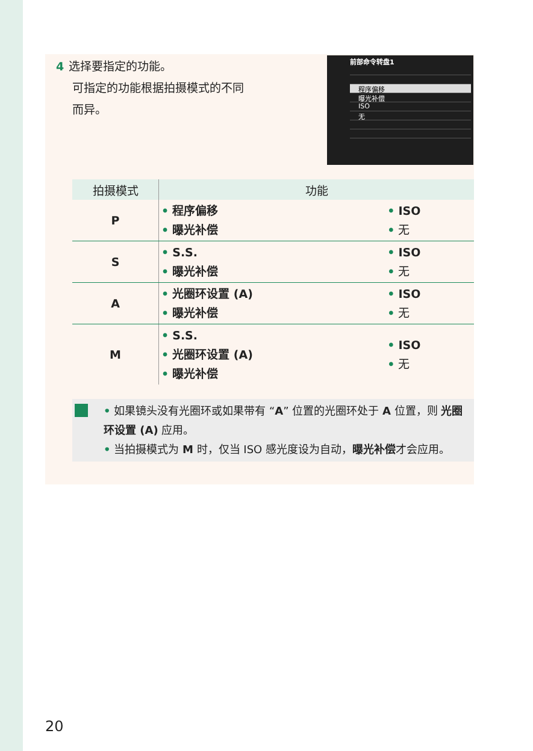4 选择要指定的功能。
可指定的功能根据拍摄模式的不同
而异。
前部命令转盘1
程序偏移
曝光补偿
ISO
无
| 拍摄模式 | 功能 | |
| --- | --- | --- |
| P | • 程序偏移 • 曝光补偿 | • ISO • 无 |
| S | • S.S. • 曝光补偿 | • ISO • 无 |
| A | • 光圈环设置 (A) • 曝光补偿 | • ISO • 无 |
| M | • S.S. • 光圈环设置 (A) • 曝光补偿 | • ISO • 无 |
• 如果镜头没有光圈环或如果带有 “A” 位置的光圈环处于 A 位置，则 光圈环设置 (A) 应用。
• 当拍摄模式为 M 时，仅当 ISO 感光度设为自动，曝光补偿才会应用。
20